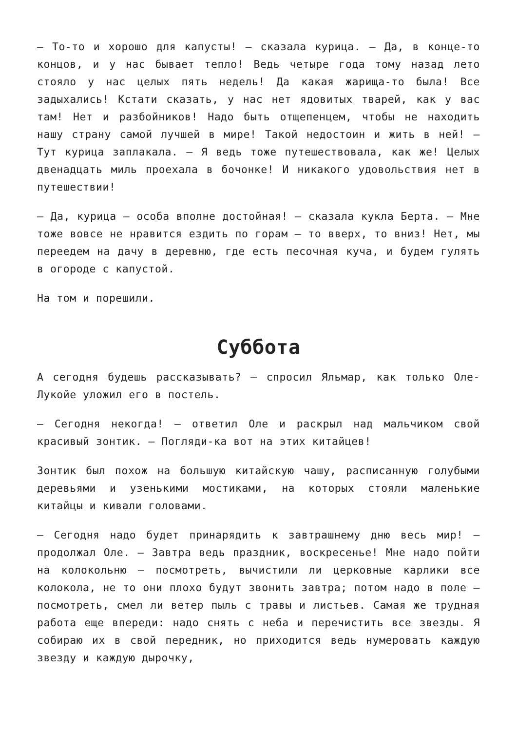— То-то и хорошо для капусты! — сказала курица. — Да, в конце-то концов, и у нас бывает тепло! Ведь четыре года тому назад лето стояло у нас целых пять недель! Да какая жарища-то была! Все задыхались! Кстати сказать, у нас нет ядовитых тварей, как у вас там! Нет и разбойников! Надо быть отщепенцем, чтобы не находить нашу страну самой лучшей в мире! Такой недостоин и жить в ней! — Тут курица заплакала. — Я ведь тоже путешествовала, как же! Целых двенадцать миль проехала в бочонке! И никакого удовольствия нет в путешествии!
— Да, курица — особа вполне достойная! — сказала кукла Берта. — Мне тоже вовсе не нравится ездить по горам — то вверх, то вниз! Нет, мы переедем на дачу в деревню, где есть песочная куча, и будем гулять в огороде с капустой.
На том и порешили.
Суббота
А сегодня будешь рассказывать? — спросил Яльмар, как только Оле-Лукойе уложил его в постель.
— Сегодня некогда! — ответил Оле и раскрыл над мальчиком свой красивый зонтик. — Погляди-ка вот на этих китайцев!
Зонтик был похож на большую китайскую чашу, расписанную голубыми деревьями и узенькими мостиками, на которых стояли маленькие китайцы и кивали головами.
— Сегодня надо будет принарядить к завтрашнему дню весь мир! — продолжал Оле. — Завтра ведь праздник, воскресенье! Мне надо пойти на колокольню — посмотреть, вычистили ли церковные карлики все колокола, не то они плохо будут звонить завтра; потом надо в поле — посмотреть, смел ли ветер пыль с травы и листьев. Самая же трудная работа еще впереди: надо снять с неба и перечистить все звезды. Я собираю их в свой передник, но приходится ведь нумеровать каждую звезду и каждую дырочку,